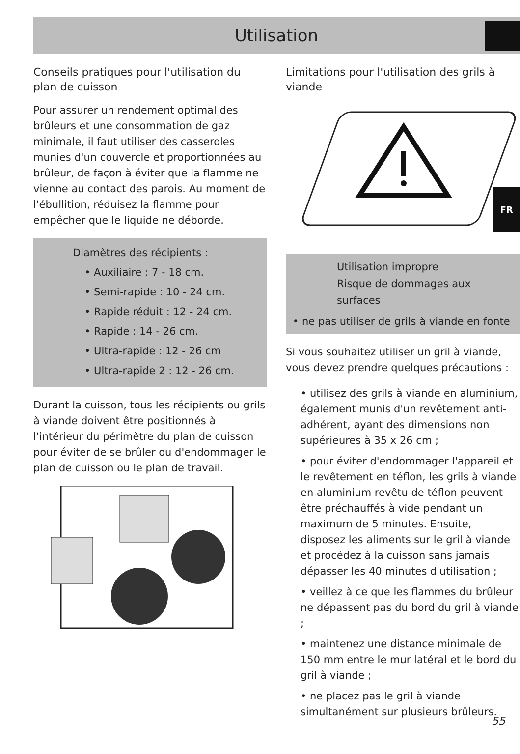Utilisation
FR
Conseils pratiques pour l'utilisation du plan de cuisson
Pour assurer un rendement optimal des brûleurs et une consommation de gaz minimale, il faut utiliser des casseroles munies d'un couvercle et proportionnées au brûleur, de façon à éviter que la flamme ne vienne au contact des parois. Au moment de l'ébullition, réduisez la flamme pour empêcher que le liquide ne déborde.
Diamètres des récipients :
• Auxiliaire : 7 - 18 cm.
• Semi-rapide : 10 - 24 cm.
• Rapide réduit : 12 - 24 cm.
• Rapide : 14 - 26 cm.
• Ultra-rapide : 12 - 26 cm
• Ultra-rapide 2 : 12 - 26 cm.
Durant la cuisson, tous les récipients ou grils à viande doivent être positionnés à l'intérieur du périmètre du plan de cuisson pour éviter de se brûler ou d'endommager le plan de cuisson ou le plan de travail.
Limitations pour l'utilisation des grils à viande
Utilisation impropre
Risque de dommages aux surfaces
• ne pas utiliser de grils à viande en fonte
Si vous souhaitez utiliser un gril à viande, vous devez prendre quelques précautions :
• utilisez des grils à viande en aluminium, également munis d'un revêtement anti-adhérent, ayant des dimensions non supérieures à 35 x 26 cm ;
• pour éviter d'endommager l'appareil et le revêtement en téflon, les grils à viande en aluminium revêtu de téflon peuvent être préchauffés à vide pendant un maximum de 5 minutes. Ensuite, disposez les aliments sur le gril à viande et procédez à la cuisson sans jamais dépasser les 40 minutes d'utilisation ;
• veillez à ce que les flammes du brûleur ne dépassent pas du bord du gril à viande ;
• maintenez une distance minimale de 150 mm entre le mur latéral et le bord du gril à viande ;
• ne placez pas le gril à viande simultanément sur plusieurs brûleurs.
55